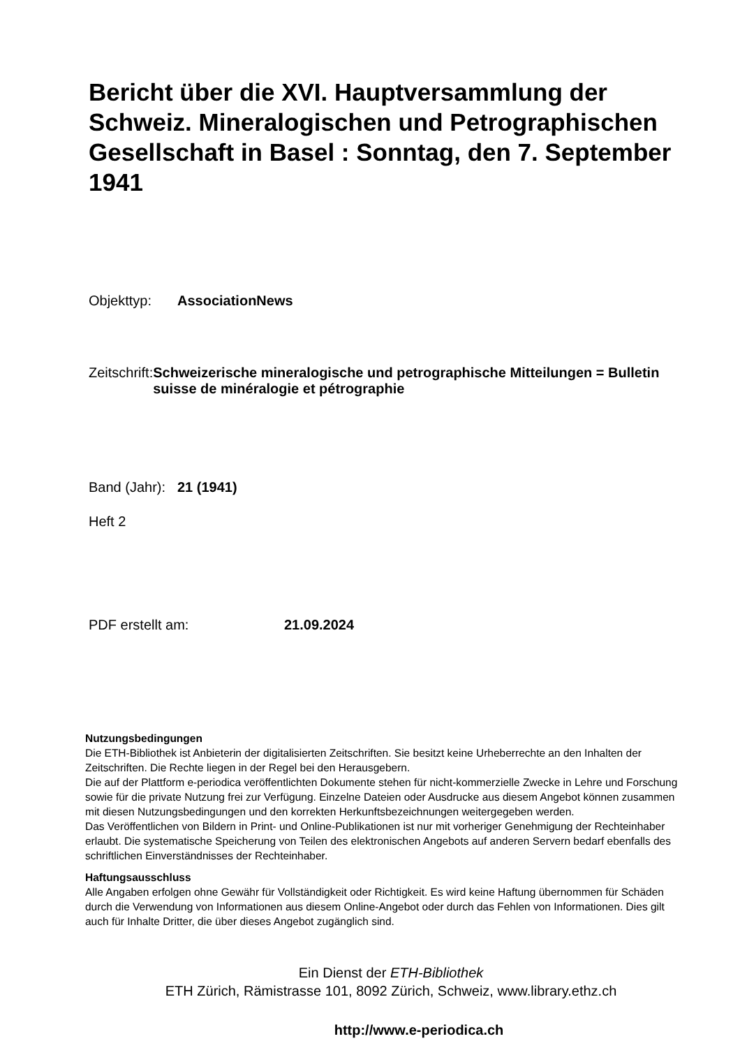Bericht über die XVI. Hauptversammlung der Schweiz. Mineralogischen und Petrographischen Gesellschaft in Basel : Sonntag, den 7. September 1941
Objekttyp: AssociationNews
Zeitschrift:
Schweizerische mineralogische und petrographische Mitteilungen = Bulletin suisse de minéralogie et pétrographie
Band (Jahr):
21 (1941)
Heft 2
PDF erstellt am: 21.09.2024
Nutzungsbedingungen
Die ETH-Bibliothek ist Anbieterin der digitalisierten Zeitschriften. Sie besitzt keine Urheberrechte an den Inhalten der Zeitschriften. Die Rechte liegen in der Regel bei den Herausgebern.
Die auf der Plattform e-periodica veröffentlichten Dokumente stehen für nicht-kommerzielle Zwecke in Lehre und Forschung sowie für die private Nutzung frei zur Verfügung. Einzelne Dateien oder Ausdrucke aus diesem Angebot können zusammen mit diesen Nutzungsbedingungen und den korrekten Herkunftsbezeichnungen weitergegeben werden.
Das Veröffentlichen von Bildern in Print- und Online-Publikationen ist nur mit vorheriger Genehmigung der Rechteinhaber erlaubt. Die systematische Speicherung von Teilen des elektronischen Angebots auf anderen Servern bedarf ebenfalls des schriftlichen Einverständnisses der Rechteinhaber.
Haftungsausschluss
Alle Angaben erfolgen ohne Gewähr für Vollständigkeit oder Richtigkeit. Es wird keine Haftung übernommen für Schäden durch die Verwendung von Informationen aus diesem Online-Angebot oder durch das Fehlen von Informationen. Dies gilt auch für Inhalte Dritter, die über dieses Angebot zugänglich sind.
Ein Dienst der ETH-Bibliothek
ETH Zürich, Rämistrasse 101, 8092 Zürich, Schweiz, www.library.ethz.ch
http://www.e-periodica.ch